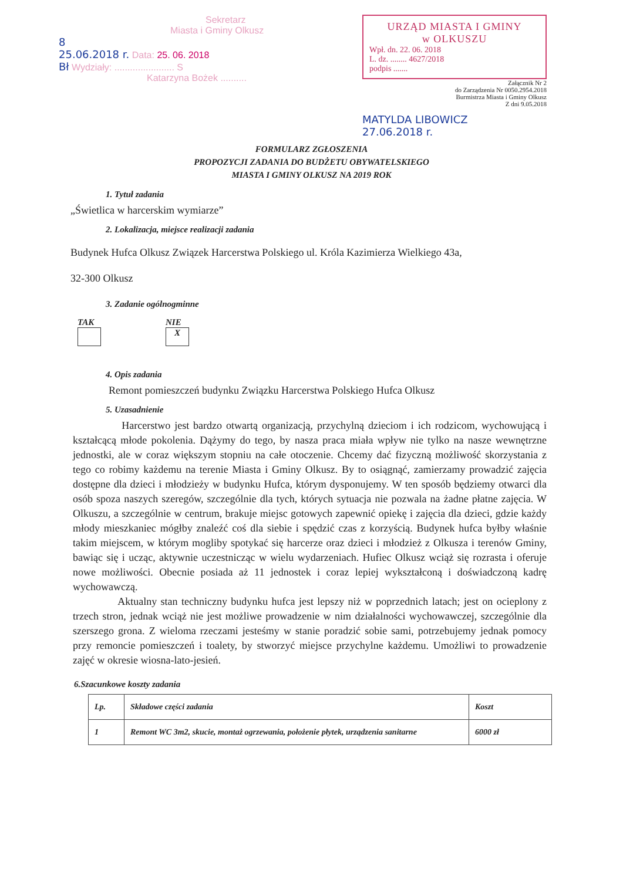Sekretarz
Miasta i Gminy Olkusz
8
25.06.2018 r. Data: 25. 06. 2018
Bł Wydziały: ....................... S
Katarzyna Bożek ..........
URZĄD MIASTA I GMINY
w OLKUSZU
Wpł. dn. 22. 06. 2018
L. dz. ........ 4627/2018
podpis .......
Załącznik Nr 2
do Zarządzenia Nr 0050.2954.2018
Burmistrza Miasta i Gminy Olkusz
Z dni 9.05.2018
MATYLDA LIBOWICZ
27.06.2018 r.
FORMULARZ ZGŁOSZENIA
PROPOZYCJI ZADANIA DO BUDŻETU OBYWATELSKIEGO
MIASTA I GMINY OLKUSZ NA 2019 ROK
1. Tytuł zadania
„Świetlica w harcerskim wymiarze”
2. Lokalizacja, miejsce realizacji zadania
Budynek Hufca Olkusz Związek Harcerstwa Polskiego ul. Króla Kazimierza Wielkiego 43a,
32-300 Olkusz
3. Zadanie ogólnogminne
TAK
NIE
X
4. Opis zadania
Remont pomieszczeń budynku Związku Harcerstwa Polskiego Hufca Olkusz
5. Uzasadnienie
Harcerstwo jest bardzo otwartą organizacją, przychylną dzieciom i ich rodzicom, wychowującą i kształcącą młode pokolenia. Dążymy do tego, by nasza praca miała wpływ nie tylko na nasze wewnętrzne jednostki, ale w coraz większym stopniu na całe otoczenie. Chcemy dać fizyczną możliwość skorzystania z tego co robimy każdemu na terenie Miasta i Gminy Olkusz. By to osiągnąć, zamierzamy prowadzić zajęcia dostępne dla dzieci i młodzieży w budynku Hufca, którym dysponujemy. W ten sposób będziemy otwarci dla osób spoza naszych szeregów, szczególnie dla tych, których sytuacja nie pozwala na żadne płatne zajęcia. W Olkuszu, a szczególnie w centrum, brakuje miejsc gotowych zapewnić opiekę i zajęcia dla dzieci, gdzie każdy młody mieszkaniec mógłby znaleźć coś dla siebie i spędzić czas z korzyścią. Budynek hufca byłby właśnie takim miejscem, w którym mogliby spotykać się harcerze oraz dzieci i młodzież z Olkusza i terenów Gminy, bawiąc się i ucząc, aktywnie uczestnicząc w wielu wydarzeniach. Hufiec Olkusz wciąż się rozrasta i oferuje nowe możliwości. Obecnie posiada aż 11 jednostek i coraz lepiej wykształconą i doświadczoną kadrę wychowawczą.
Aktualny stan techniczny budynku hufca jest lepszy niż w poprzednich latach; jest on ocieplony z trzech stron, jednak wciąż nie jest możliwe prowadzenie w nim działalności wychowawczej, szczególnie dla szerszego grona. Z wieloma rzeczami jesteśmy w stanie poradzić sobie sami, potrzebujemy jednak pomocy przy remoncie pomieszczeń i toalety, by stworzyć miejsce przychylne każdemu. Umożliwi to prowadzenie zajęć w okresie wiosna-lato-jesień.
6.Szacunkowe koszty zadania
| Lp. | Składowe części zadania | Koszt |
| --- | --- | --- |
| 1 | Remont WC 3m2, skucie, montaż ogrzewania, położenie płytek, urządzenia sanitarne | 6000 zł |